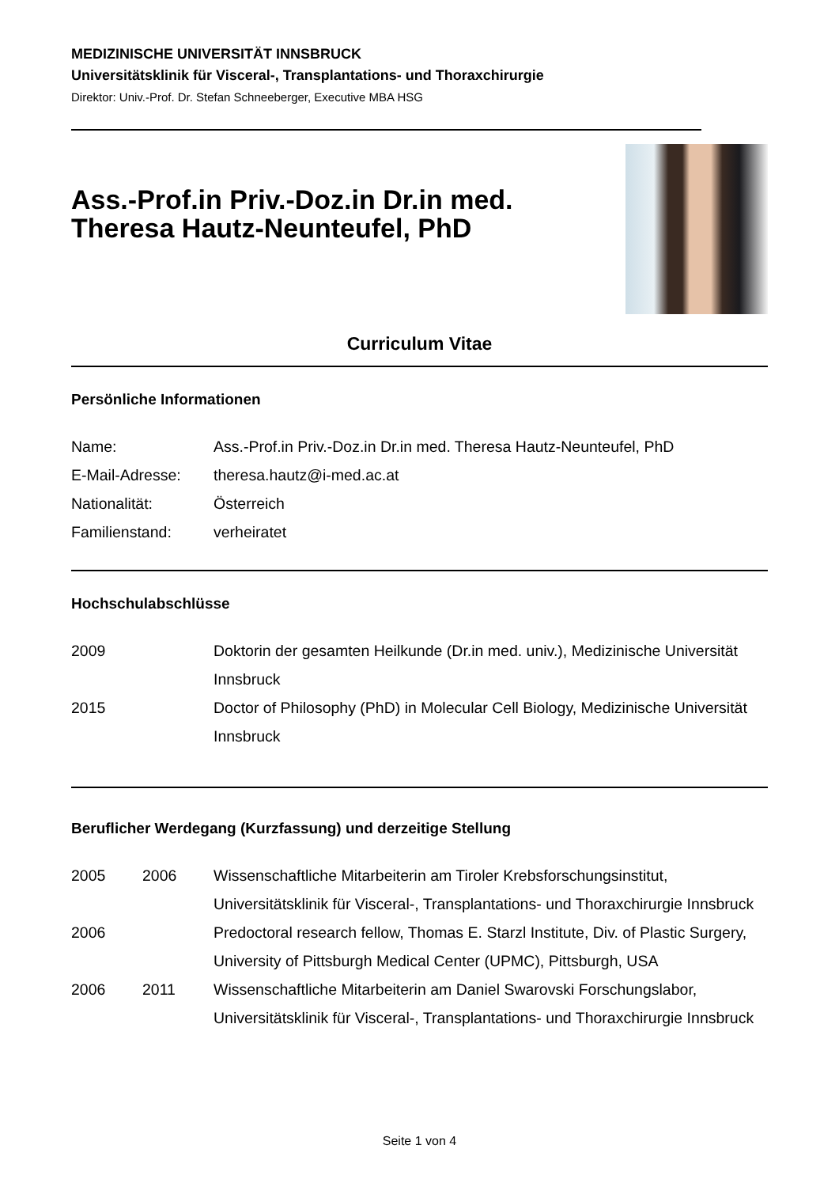MEDIZINISCHE UNIVERSITÄT INNSBRUCK
Universitätsklinik für Visceral-, Transplantations- und Thoraxchirurgie
Direktor: Univ.-Prof. Dr. Stefan Schneeberger, Executive MBA HSG
Ass.-Prof.in Priv.-Doz.in Dr.in med.
Theresa Hautz-Neunteufel, PhD
Curriculum Vitae
Persönliche Informationen
Name: Ass.-Prof.in Priv.-Doz.in Dr.in med. Theresa Hautz-Neunteufel, PhD
E-Mail-Adresse: theresa.hautz@i-med.ac.at
Nationalität: Österreich
Familienstand: verheiratet
Hochschulabschlüsse
2009 Doktorin der gesamten Heilkunde (Dr.in med. univ.), Medizinische Universität Innsbruck
2015 Doctor of Philosophy (PhD) in Molecular Cell Biology, Medizinische Universität Innsbruck
Beruflicher Werdegang (Kurzfassung) und derzeitige Stellung
2005 2006 Wissenschaftliche Mitarbeiterin am Tiroler Krebsforschungsinstitut, Universitätsklinik für Visceral-, Transplantations- und Thoraxchirurgie Innsbruck
2006 Predoctoral research fellow, Thomas E. Starzl Institute, Div. of Plastic Surgery, University of Pittsburgh Medical Center (UPMC), Pittsburgh, USA
2006 2011 Wissenschaftliche Mitarbeiterin am Daniel Swarovski Forschungslabor, Universitätsklinik für Visceral-, Transplantations- und Thoraxchirurgie Innsbruck
Seite 1 von 4